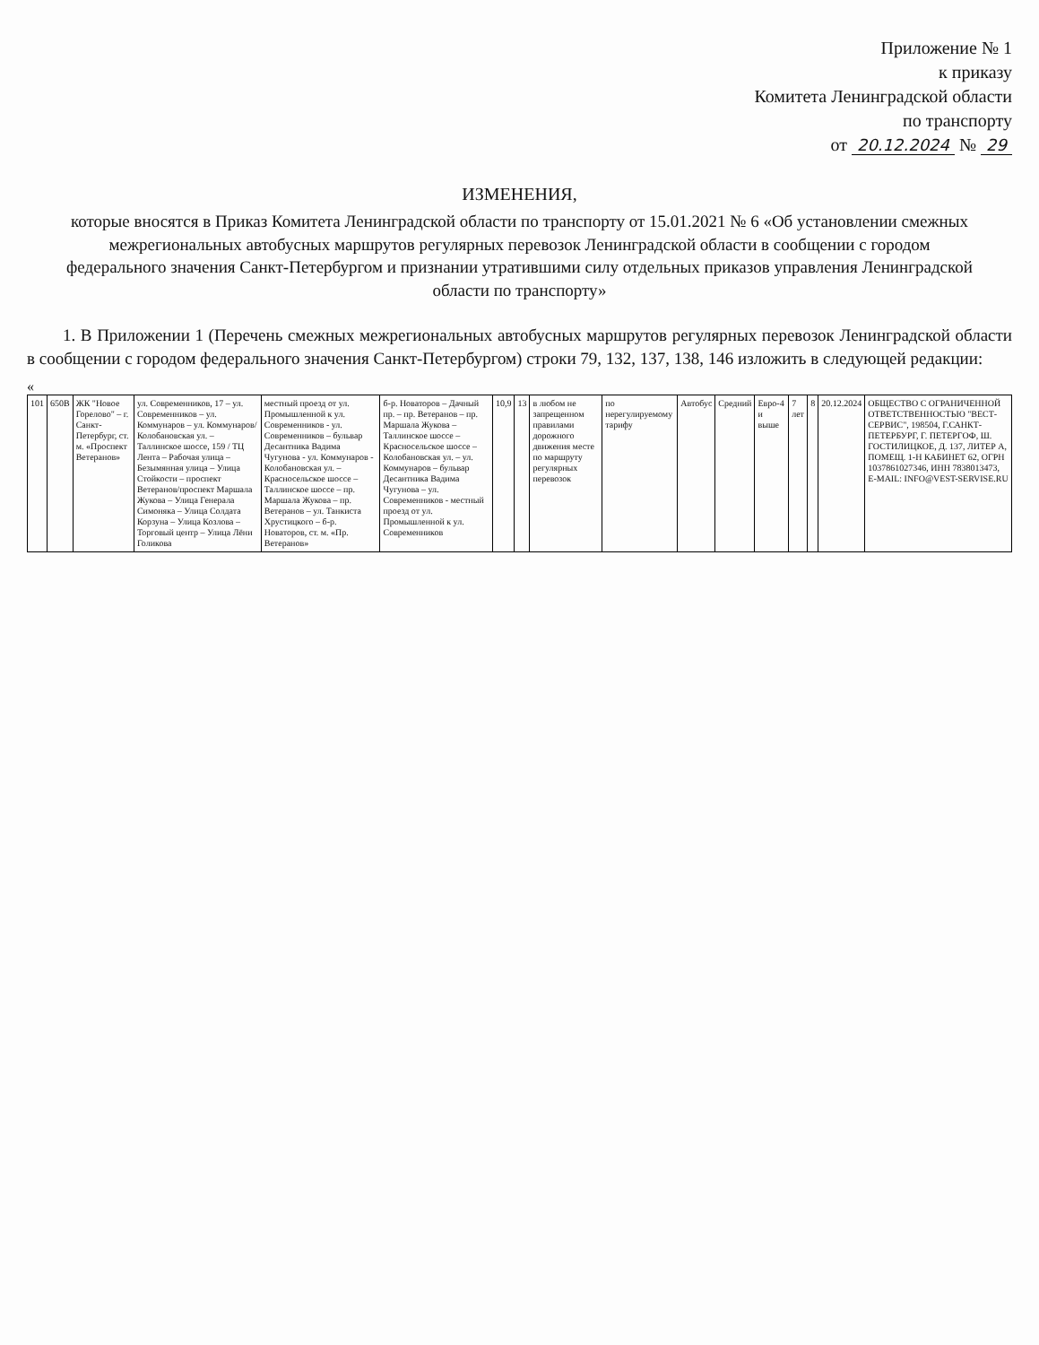Приложение № 1
к приказу
Комитета Ленинградской области
по транспорту
от 20.12.2024 № 29
ИЗМЕНЕНИЯ,
которые вносятся в Приказ Комитета Ленинградской области по транспорту от 15.01.2021 № 6 «Об установлении смежных межрегиональных автобусных маршрутов регулярных перевозок Ленинградской области в сообщении с городом федерального значения Санкт-Петербургом и признании утратившими силу отдельных приказов управления Ленинградской области по транспорту»
1. В Приложении 1 (Перечень смежных межрегиональных автобусных маршрутов регулярных перевозок Ленинградской области в сообщении с городом федерального значения Санкт-Петербургом) строки 79, 132, 137, 138, 146 изложить в следующей редакции:
«
| 101 | 650В | ЖК "Новое Горелово" – г. Санкт-Петербург, ст. м. «Проспект Ветеранов» | ул. Современников, 17 – ул. Современников – ул. Коммунаров – ул. Коммунаров/Колобановская ул. – Таллинское шоссе, 159 / ТЦ Лента – Рабочая улица – Безымянная улица – Улица Стойкости – проспект Ветеранов/проспект Маршала Жукова – Улица Генерала Симоняка – Улица Солдата Корзуна – Улица Козлова – Торговый центр – Улица Лёни Голикова | местный проезд от ул. Промышленной к ул. Современников - ул. Современников – бульвар Десантника Вадима Чугунова - ул. Коммунаров - Колобановская ул. – Красносельское шоссе – Таллинское шоссе – пр. Маршала Жукова – пр. Ветеранов – ул. Танкиста Хрустицкого – б-р. Новаторов, ст. м. «Пр. Ветеранов» | б-р. Новаторов – Дачный пр. – пр. Ветеранов – пр. Маршала Жукова – Таллинское шоссе – Красносельское шоссе – Колобановская ул. – ул. Коммунаров – бульвар Десантника Вадима Чугунова – ул. Современников - местный проезд от ул. Промышленной к ул. Современников | 10,9 | 13 | в любом не запрещенном правилами дорожного движения месте по маршруту регулярных перевозок | по нерегулируемому тарифу | Автобус | Средний | Евро-4 и выше | 7 лет | 8 | 20.12.2024 | ОБЩЕСТВО С ОГРАНИЧЕННОЙ ОТВЕТСТВЕННОСТЬЮ "ВЕСТ-СЕРВИС", 198504, Г.САНКТ-ПЕТЕРБУРГ, Г. ПЕТЕРГОФ, Ш. ГОСТИЛИЦКОЕ, Д. 137, ЛИТЕР А, ПОМЕЩ. 1-Н КАБИНЕТ 62, ОГРН 1037861027346, ИНН 7838013473, E-MAIL: INFO@VEST-SERVISE.RU |